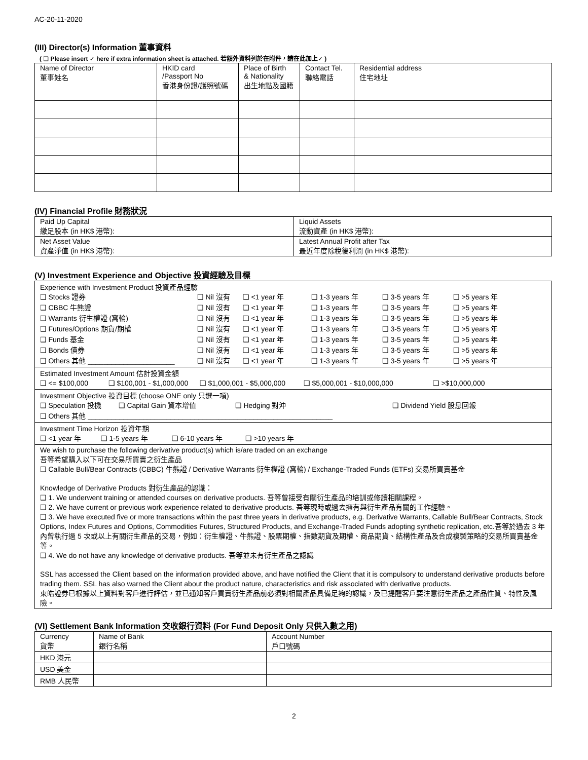AC-20-11-2020
(III) Director(s) Information 董事資料
( ❑ Please insert ✓ here if extra information sheet is attached. 若額外資料列於在附件，請在此加上✓ )
| Name of Director 董事姓名 | HKID card /Passport No 香港身份證/護照號碼 | Place of Birth & Nationality 出生地點及國籍 | Contact Tel. 聯絡電話 | Residential address 住宅地址 |
(IV) Financial Profile 財務狀況
| Paid Up Capital 繳足股本 (in HK$ 港幣): | Liquid Assets 流動資產 (in HK$ 港幣): |
| Net Asset Value 資產淨值 (in HK$ 港幣): | Latest Annual Profit after Tax 最近年度除稅後利潤 (in HK$ 港幣): |
(V) Investment Experience and Objective 投資經驗及目標
Experience with Investment Product 投資產品經驗
❑ Stocks 證券 ❑ Nil 沒有 ❑ <1 year 年 ❑ 1-3 years 年 ❑ 3-5 years 年 ❑ >5 years 年
❑ CBBC 牛熊證 ❑ Nil 沒有 ❑ <1 year 年 ❑ 1-3 years 年 ❑ 3-5 years 年 ❑ >5 years 年
❑ Warrants 衍生權證 (窩輪) ❑ Nil 沒有 ❑ <1 year 年 ❑ 1-3 years 年 ❑ 3-5 years 年 ❑ >5 years 年
❑ Futures/Options 期貨/期權 ❑ Nil 沒有 ❑ <1 year 年 ❑ 1-3 years 年 ❑ 3-5 years 年 ❑ >5 years 年
❑ Funds 基金 ❑ Nil 沒有 ❑ <1 year 年 ❑ 1-3 years 年 ❑ 3-5 years 年 ❑ >5 years 年
❑ Bonds 債券 ❑ Nil 沒有 ❑ <1 year 年 ❑ 1-3 years 年 ❑ 3-5 years 年 ❑ >5 years 年
❑ Others 其他 ______________________ ❑ Nil 沒有 ❑ <1 year 年 ❑ 1-3 years 年 ❑ 3-5 years 年 ❑ >5 years 年
Estimated Investment Amount 估計投資金額
❑ <= $100,000 ❑ $100,001 - $1,000,000 ❑ $1,000,001 - $5,000,000 ❑ $5,000,001 - $10,000,000 ❑ >$10,000,000
Investment Objective 投資目標 (choose ONE only 只選一項)
❑ Speculation 投機 ❑ Capital Gain 資本增值 ❑ Hedging 對沖 ❑ Dividend Yield 股息回報
❑ Others 其他 ______________________________________________________________
Investment Time Horizon 投資年期
❑ <1 year 年 ❑ 1-5 years 年 ❑ 6-10 years 年 ❑ >10 years 年
We wish to purchase the following derivative product(s) which is/are traded on an exchange
吾等希望購入以下可在交易所買賣之衍生產品
❑ Callable Bull/Bear Contracts (CBBC) 牛熊證 / Derivative Warrants 衍生權證 (窩輪) / Exchange-Traded Funds (ETFs) 交易所買賣基金
Knowledge of Derivative Products 對衍生產品的認識：
❑ 1. We underwent training or attended courses on derivative products. 吾等曾接受有關衍生產品的培訓或修讀相關課程。
❑ 2. We have current or previous work experience related to derivative products. 吾等現時或過去擁有與衍生產品有關的工作經驗。
❑ 3. We have executed five or more transactions within the past three years in derivative products, e.g. Derivative Warrants, Callable Bull/Bear Contracts, Stock Options, Index Futures and Options, Commodities Futures, Structured Products, and Exchange-Traded Funds adopting synthetic replication, etc.吾等於過去 3 年內曾執行過 5 次或以上有關衍生產品的交易，例如：衍生權證、牛熊證、股票期權、指數期貨及期權、商品期貨、結構性產品及合成複製策略的交易所買賣基金等。
❑ 4. We do not have any knowledge of derivative products. 吾等並未有衍生產品之認識
SSL has accessed the Client based on the information provided above, and have notified the Client that it is compulsory to understand derivative products before trading them. SSL has also warned the Client about the product nature, characteristics and risk associated with derivative products.
東皓證券已根據以上資料對客戶進行評估，並已通知客戶買賣衍生產品前必須對相關產品具備足夠的認識，及已提醒客戶要注意衍生產品之產品性質、特性及風險。
(VI) Settlement Bank Information 交收銀行資料 (For Fund Deposit Only 只供入數之用)
| Currency 貨幣 | Name of Bank 銀行名稱 | Account Number 戶口號碼 |
| HKD 港元 | | |
| USD 美金 | | |
| RMB 人民幣 | | |
2